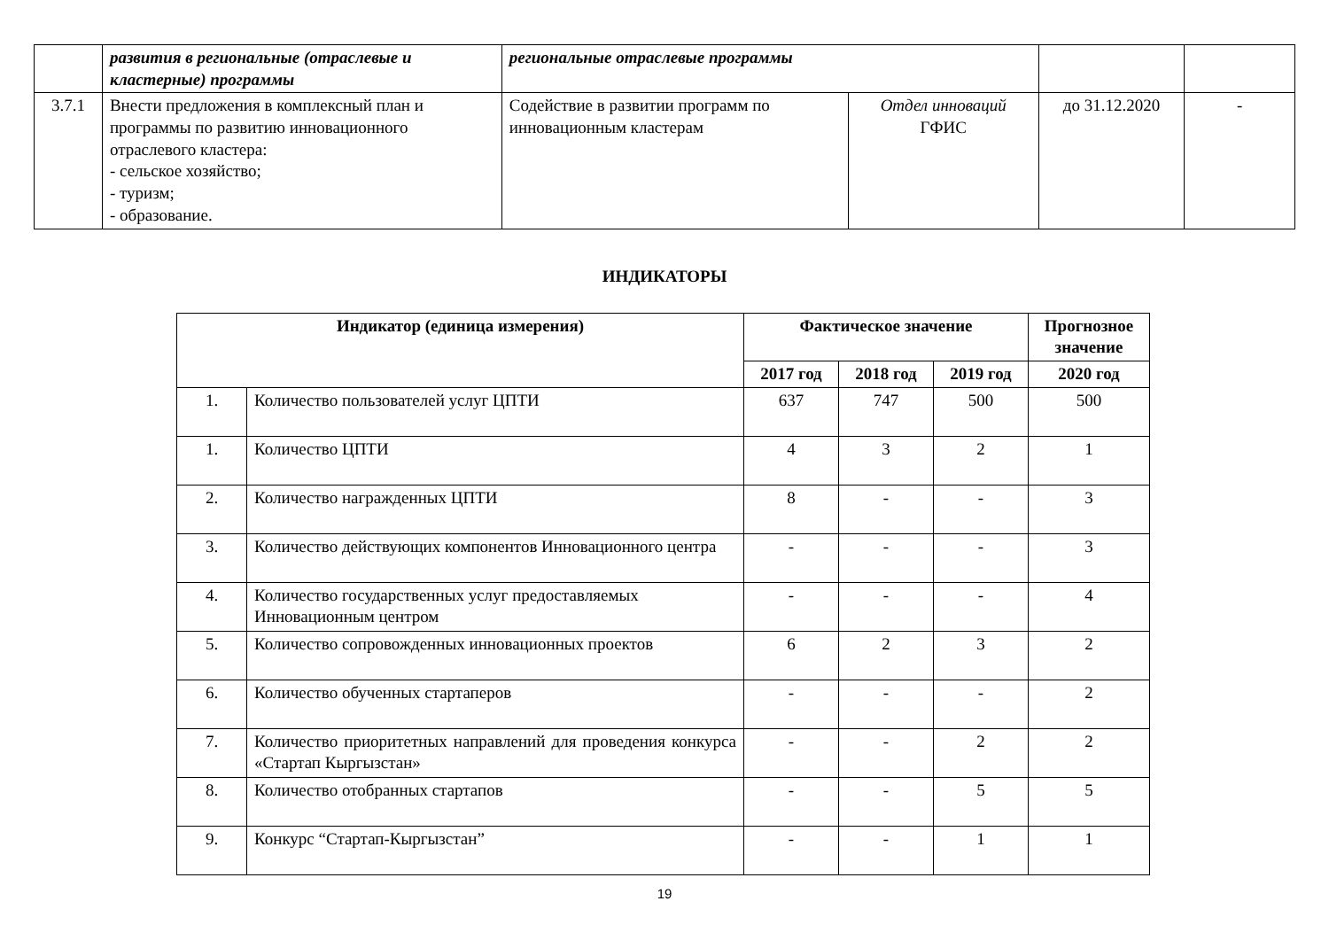| | развития в региональные (отраслевые и кластерные) программы | региональные отраслевые программы | | | |
| 3.7.1 | Внести предложения в комплексный план и программы по развитию инновационного отраслевого кластера: - сельское хозяйство; - туризм; - образование. | Содействие в развитии программ по инновационным кластерам | Отдел инноваций ГФИС | до 31.12.2020 | - |
ИНДИКАТОРЫ
| Индикатор (единица измерения) | | Фактическое значение | | | Прогнозное значение |
| --- | --- | --- | --- | --- | --- |
| | | 2017 год | 2018 год | 2019 год | 2020 год |
| 1. | Количество пользователей услуг ЦПТИ | 637 | 747 | 500 | 500 |
| 1. | Количество ЦПТИ | 4 | 3 | 2 | 1 |
| 2. | Количество награжденных ЦПТИ | 8 | - | - | 3 |
| 3. | Количество действующих компонентов Инновационного центра | - | - | - | 3 |
| 4. | Количество государственных услуг предоставляемых Инновационным центром | - | - | - | 4 |
| 5. | Количество сопровожденных инновационных проектов | 6 | 2 | 3 | 2 |
| 6. | Количество обученных стартаперов | - | - | - | 2 |
| 7. | Количество приоритетных направлений для проведения конкурса «Стартап Кыргызстан» | - | - | 2 | 2 |
| 8. | Количество отобранных стартапов | - | - | 5 | 5 |
| 9. | Конкурс “Стартап-Кыргызстан” | - | - | 1 | 1 |
19